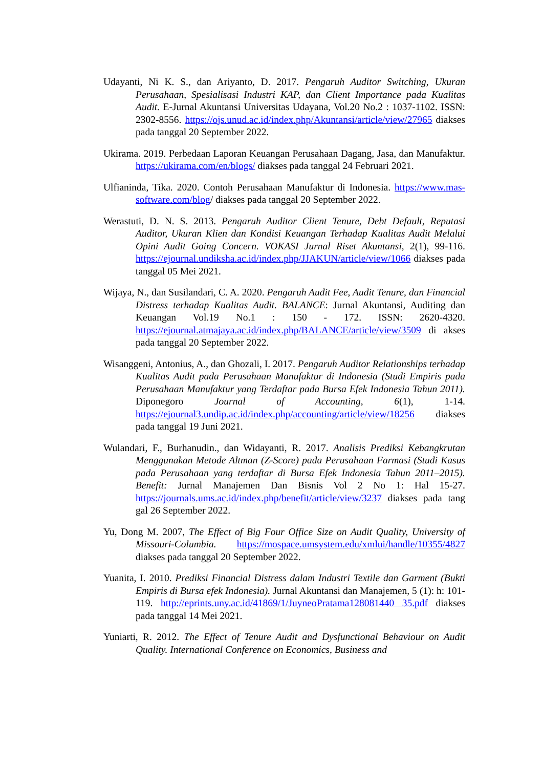Udayanti, Ni K. S., dan Ariyanto, D. 2017. Pengaruh Auditor Switching, Ukuran Perusahaan, Spesialisasi Industri KAP, dan Client Importance pada Kualitas Audit. E-Jurnal Akuntansi Universitas Udayana, Vol.20 No.2 : 1037-1102. ISSN: 2302-8556. https://ojs.unud.ac.id/index.php/Akuntansi/article/view/27965 diakses pada tanggal 20 September 2022.
Ukirama. 2019. Perbedaan Laporan Keuangan Perusahaan Dagang, Jasa, dan Manufaktur. https://ukirama.com/en/blogs/ diakses pada tanggal 24 Februari 2021.
Ulfianinda, Tika. 2020. Contoh Perusahaan Manufaktur di Indonesia. https://www.mas-software.com/blog/ diakses pada tanggal 20 September 2022.
Werastuti, D. N. S. 2013. Pengaruh Auditor Client Tenure, Debt Default, Reputasi Auditor, Ukuran Klien dan Kondisi Keuangan Terhadap Kualitas Audit Melalui Opini Audit Going Concern. VOKASI Jurnal Riset Akuntansi, 2(1), 99-116. https://ejournal.undiksha.ac.id/index.php/JJAKUN/article/view/1066 diakses pada tanggal 05 Mei 2021.
Wijaya, N., dan Susilandari, C. A. 2020. Pengaruh Audit Fee, Audit Tenure, dan Financial Distress terhadap Kualitas Audit. BALANCE: Jurnal Akuntansi, Auditing dan Keuangan Vol.19 No.1 : 150 - 172. ISSN: 2620-4320. https://ejournal.atmajaya.ac.id/index.php/BALANCE/article/view/3509 di akses pada tanggal 20 September 2022.
Wisanggeni, Antonius, A., dan Ghozali, I. 2017. Pengaruh Auditor Relationships terhadap Kualitas Audit pada Perusahaan Manufaktur di Indonesia (Studi Empiris pada Perusahaan Manufaktur yang Terdaftar pada Bursa Efek Indonesia Tahun 2011). Diponegoro Journal of Accounting, 6(1), 1-14. https://ejournal3.undip.ac.id/index.php/accounting/article/view/18256 diakses pada tanggal 19 Juni 2021.
Wulandari, F., Burhanudin., dan Widayanti, R. 2017. Analisis Prediksi Kebangkrutan Menggunakan Metode Altman (Z-Score) pada Perusahaan Farmasi (Studi Kasus pada Perusahaan yang terdaftar di Bursa Efek Indonesia Tahun 2011–2015). Benefit: Jurnal Manajemen Dan Bisnis Vol 2 No 1: Hal 15-27. https://journals.ums.ac.id/index.php/benefit/article/view/3237 diakses pada tang gal 26 September 2022.
Yu, Dong M. 2007, The Effect of Big Four Office Size on Audit Quality, University of Missouri-Columbia. https://mospace.umsystem.edu/xmlui/handle/10355/4827 diakses pada tanggal 20 September 2022.
Yuanita, I. 2010. Prediksi Financial Distress dalam Industri Textile dan Garment (Bukti Empiris di Bursa efek Indonesia). Jurnal Akuntansi dan Manajemen, 5 (1): h: 101-119. http://eprints.uny.ac.id/41869/1/JuyneoPratama128081440 35.pdf diakses pada tanggal 14 Mei 2021.
Yuniarti, R. 2012. The Effect of Tenure Audit and Dysfunctional Behaviour on Audit Quality. International Conference on Economics, Business and